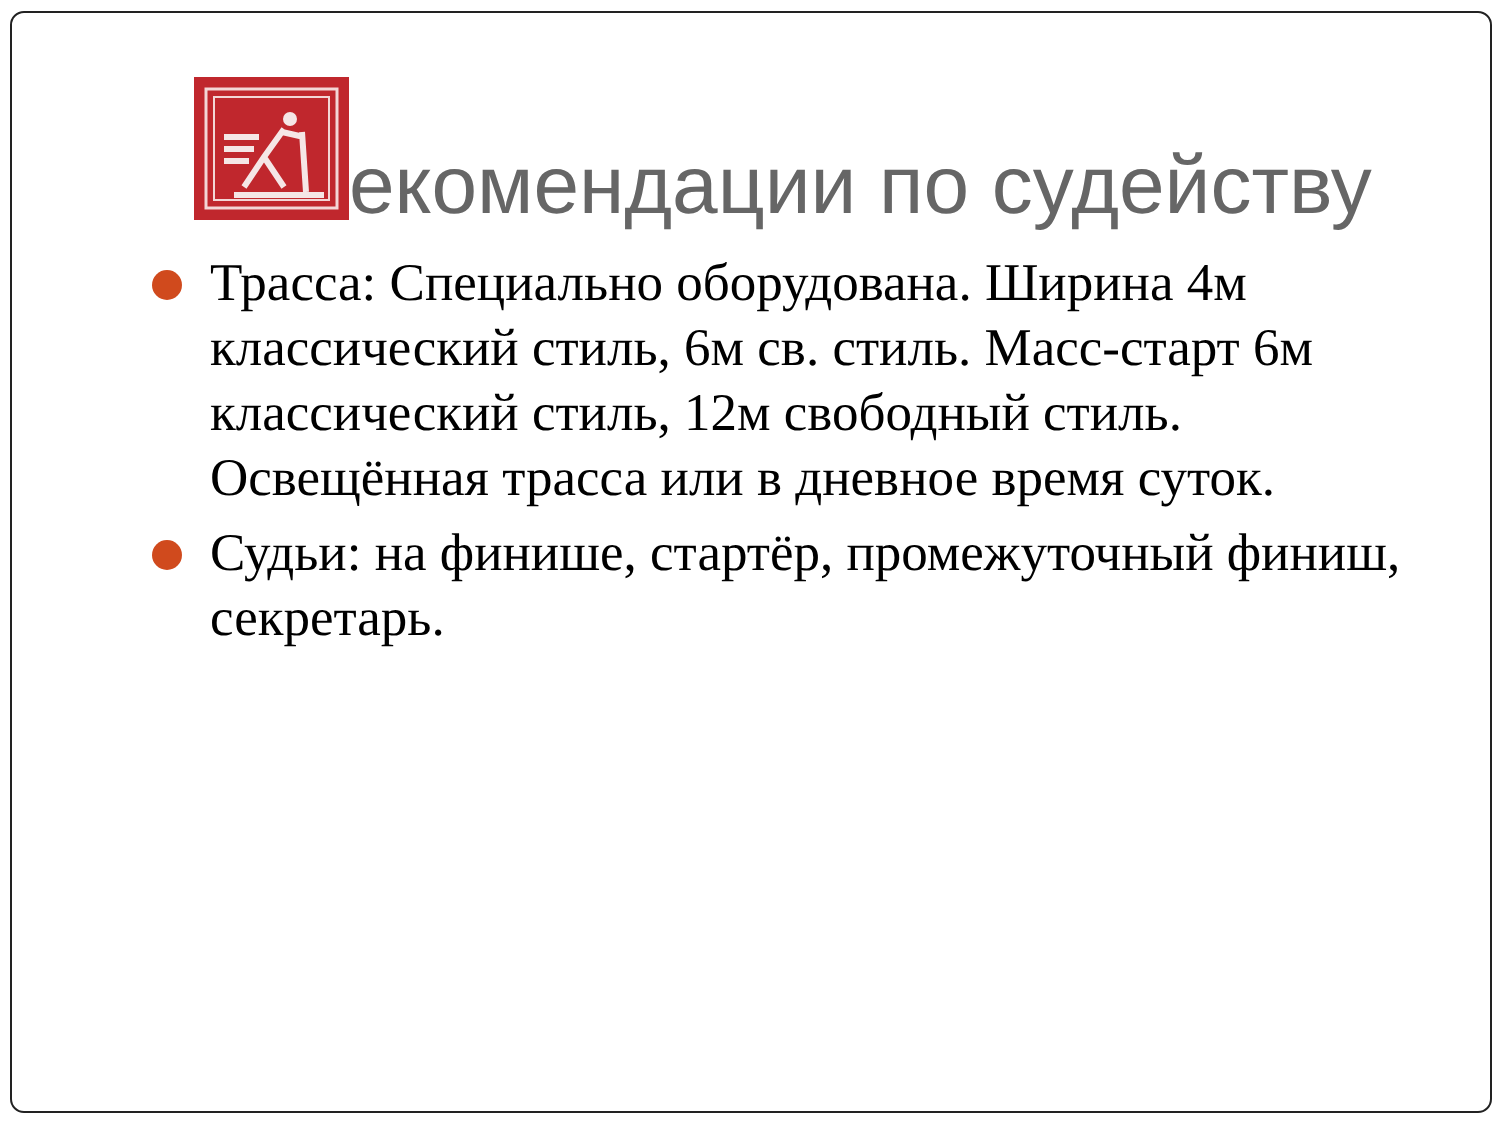екомендации по судейству
Трасса: Специально оборудована. Ширина 4м классический стиль, 6м св. стиль. Масс-старт 6м классический стиль, 12м свободный стиль. Освещённая трасса или в дневное время суток.
Судьи: на финише, стартёр, промежуточный финиш, секретарь.